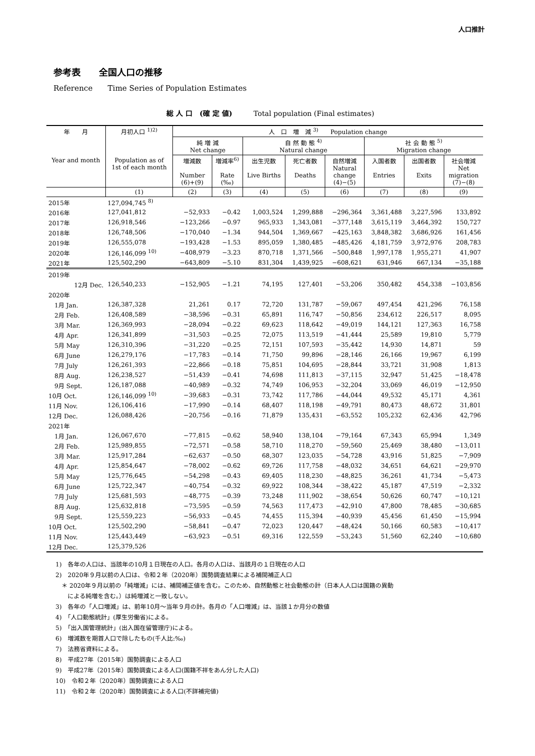人口推計
参考表　　全国人口の推移
Reference　　Time Series of Population Estimates
総 人 口　(確 定 値)　　　Total population (Final estimates)
| 年 月 Year and month | 月初人口 <sup>1)2)</sup> Population as of 1st of each month | 人 口 増 減 <sup>3)</sup> Population change | | | | | | | |
| --- | --- | --- | --- | --- | --- | --- | --- | --- | --- |
| | | 純 増 減 Net change | | 自 然 動 態 <sup>4)</sup> Natural change | | | 社 会 動 態 <sup>5)</sup> Migration change | | |
| | | 増減数 Number (6)+(9) | 増減率<sup>6)</sup> Rate (‰) | 出生児数 Live Births | 死亡者数 Deaths | 自然増減 Natural change (4)−(5) | 入国者数 Entries | 出国者数 Exits | 社会増減 Net migration (7)−(8) |
| | (1) | (2) | (3) | (4) | (5) | (6) | (7) | (8) | (9) |
| 2015年 | 127,094,745 <sup>8)</sup> | | | | | | | | |
| 2016年 | 127,041,812 | −52,933 | −0.42 | 1,003,524 | 1,299,888 | −296,364 | 3,361,488 | 3,227,596 | 133,892 |
| 2017年 | 126,918,546 | −123,266 | −0.97 | 965,933 | 1,343,081 | −377,148 | 3,615,119 | 3,464,392 | 150,727 |
| 2018年 | 126,748,506 | −170,040 | −1.34 | 944,504 | 1,369,667 | −425,163 | 3,848,382 | 3,686,926 | 161,456 |
| 2019年 | 126,555,078 | −193,428 | −1.53 | 895,059 | 1,380,485 | −485,426 | 4,181,759 | 3,972,976 | 208,783 |
| 2020年 | 126,146,099 <sup>10)</sup> | −408,979 | −3.23 | 870,718 | 1,371,566 | −500,848 | 1,997,178 | 1,955,271 | 41,907 |
| 2021年 | 125,502,290 | −643,809 | −5.10 | 831,304 | 1,439,925 | −608,621 | 631,946 | 667,134 | −35,188 |
| 2019年 | | | | | | | | | |
| 12月 Dec. | 126,540,233 | −152,905 | −1.21 | 74,195 | 127,401 | −53,206 | 350,482 | 454,338 | −103,856 |
| 2020年 | | | | | | | | | |
| 1月 Jan. | 126,387,328 | 21,261 | 0.17 | 72,720 | 131,787 | −59,067 | 497,454 | 421,296 | 76,158 |
| 2月 Feb. | 126,408,589 | −38,596 | −0.31 | 65,891 | 116,747 | −50,856 | 234,612 | 226,517 | 8,095 |
| 3月 Mar. | 126,369,993 | −28,094 | −0.22 | 69,623 | 118,642 | −49,019 | 144,121 | 127,363 | 16,758 |
| 4月 Apr. | 126,341,899 | −31,503 | −0.25 | 72,075 | 113,519 | −41,444 | 25,589 | 19,810 | 5,779 |
| 5月 May | 126,310,396 | −31,220 | −0.25 | 72,151 | 107,593 | −35,442 | 14,930 | 14,871 | 59 |
| 6月 June | 126,279,176 | −17,783 | −0.14 | 71,750 | 99,896 | −28,146 | 26,166 | 19,967 | 6,199 |
| 7月 July | 126,261,393 | −22,866 | −0.18 | 75,851 | 104,695 | −28,844 | 33,721 | 31,908 | 1,813 |
| 8月 Aug. | 126,238,527 | −51,439 | −0.41 | 74,698 | 111,813 | −37,115 | 32,947 | 51,425 | −18,478 |
| 9月 Sept. | 126,187,088 | −40,989 | −0.32 | 74,749 | 106,953 | −32,204 | 33,069 | 46,019 | −12,950 |
| 10月 Oct. | 126,146,099 <sup>10)</sup> | −39,683 | −0.31 | 73,742 | 117,786 | −44,044 | 49,532 | 45,171 | 4,361 |
| 11月 Nov. | 126,106,416 | −17,990 | −0.14 | 68,407 | 118,198 | −49,791 | 80,473 | 48,672 | 31,801 |
| 12月 Dec. | 126,088,426 | −20,756 | −0.16 | 71,879 | 135,431 | −63,552 | 105,232 | 62,436 | 42,796 |
| 2021年 | | | | | | | | | |
| 1月 Jan. | 126,067,670 | −77,815 | −0.62 | 58,940 | 138,104 | −79,164 | 67,343 | 65,994 | 1,349 |
| 2月 Feb. | 125,989,855 | −72,571 | −0.58 | 58,710 | 118,270 | −59,560 | 25,469 | 38,480 | −13,011 |
| 3月 Mar. | 125,917,284 | −62,637 | −0.50 | 68,307 | 123,035 | −54,728 | 43,916 | 51,825 | −7,909 |
| 4月 Apr. | 125,854,647 | −78,002 | −0.62 | 69,726 | 117,758 | −48,032 | 34,651 | 64,621 | −29,970 |
| 5月 May | 125,776,645 | −54,298 | −0.43 | 69,405 | 118,230 | −48,825 | 36,261 | 41,734 | −5,473 |
| 6月 June | 125,722,347 | −40,754 | −0.32 | 69,922 | 108,344 | −38,422 | 45,187 | 47,519 | −2,332 |
| 7月 July | 125,681,593 | −48,775 | −0.39 | 73,248 | 111,902 | −38,654 | 50,626 | 60,747 | −10,121 |
| 8月 Aug. | 125,632,818 | −73,595 | −0.59 | 74,563 | 117,473 | −42,910 | 47,800 | 78,485 | −30,685 |
| 9月 Sept. | 125,559,223 | −56,933 | −0.45 | 74,455 | 115,394 | −40,939 | 45,456 | 61,450 | −15,994 |
| 10月 Oct. | 125,502,290 | −58,841 | −0.47 | 72,023 | 120,447 | −48,424 | 50,166 | 60,583 | −10,417 |
| 11月 Nov. | 125,443,449 | −63,923 | −0.51 | 69,316 | 122,559 | −53,243 | 51,560 | 62,240 | −10,680 |
| 12月 Dec. | 125,379,526 | | | | | | | | |
1)　各年の人口は、当該年の10月１日現在の人口。各月の人口は、当該月の１日現在の人口
2)　2020年９月以前の人口は、令和２年（2020年）国勢調査結果による補間補正人口
　＊ 2020年９月以前の「純増減」には、補間補正値を含む。このため、自然動態と社会動態の計（日本人人口は国籍の異動
　　による純増を含む。）は純増減と一致しない。
3)　各年の「人口増減」は、前年10月～当年９月の計。各月の「人口増減」は、当該１か月分の数値
4)　「人口動態統計」(厚生労働省)による。
5)　「出入国管理統計」(出入国在留管理庁)による。
6)　増減数を期首人口で除したもの(千人比:‰)
7)　法務省資料による。
8)　平成27年（2015年）国勢調査による人口
9)　平成27年（2015年）国勢調査による人口(国籍不祥をあん分した人口)
10)　令和２年（2020年）国勢調査による人口
11)　令和２年（2020年）国勢調査による人口(不詳補完値)